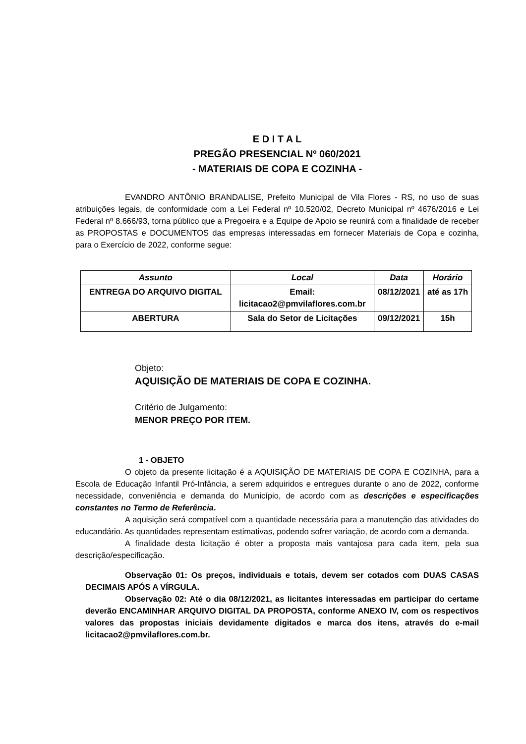E D I T A L
PREGÃO PRESENCIAL Nº 060/2021
- MATERIAIS DE COPA E COZINHA -
EVANDRO ANTÔNIO BRANDALISE, Prefeito Municipal de Vila Flores - RS, no uso de suas atribuições legais, de conformidade com a Lei Federal nº 10.520/02, Decreto Municipal nº 4676/2016 e Lei Federal nº 8.666/93, torna público que a Pregoeira e a Equipe de Apoio se reunirá com a finalidade de receber as PROPOSTAS e DOCUMENTOS das empresas interessadas em fornecer Materiais de Copa e cozinha, para o Exercício de 2022, conforme segue:
| Assunto | Local | Data | Horário |
| --- | --- | --- | --- |
| ENTREGA DO ARQUIVO DIGITAL | Email: licitacao2@pmvilaflores.com.br | 08/12/2021 | até as 17h |
| ABERTURA | Sala do Setor de Licitações | 09/12/2021 | 15h |
Objeto:
AQUISIÇÃO DE MATERIAIS DE COPA E COZINHA.
Critério de Julgamento:
MENOR PREÇO POR ITEM.
1 - OBJETO
O objeto da presente licitação é a AQUISIÇÃO DE MATERIAIS DE COPA E COZINHA, para a Escola de Educação Infantil Pró-Infância, a serem adquiridos e entregues durante o ano de 2022, conforme necessidade, conveniência e demanda do Município, de acordo com as descrições e especificações constantes no Termo de Referência.
A aquisição será compatível com a quantidade necessária para a manutenção das atividades do educandário. As quantidades representam estimativas, podendo sofrer variação, de acordo com a demanda.
A finalidade desta licitação é obter a proposta mais vantajosa para cada item, pela sua descrição/especificação.
Observação 01: Os preços, individuais e totais, devem ser cotados com DUAS CASAS DECIMAIS APÓS A VÍRGULA.
Observação 02: Até o dia 08/12/2021, as licitantes interessadas em participar do certame deverão ENCAMINHAR ARQUIVO DIGITAL DA PROPOSTA, conforme ANEXO IV, com os respectivos valores das propostas iniciais devidamente digitados e marca dos itens, através do e-mail licitacao2@pmvilaflores.com.br.